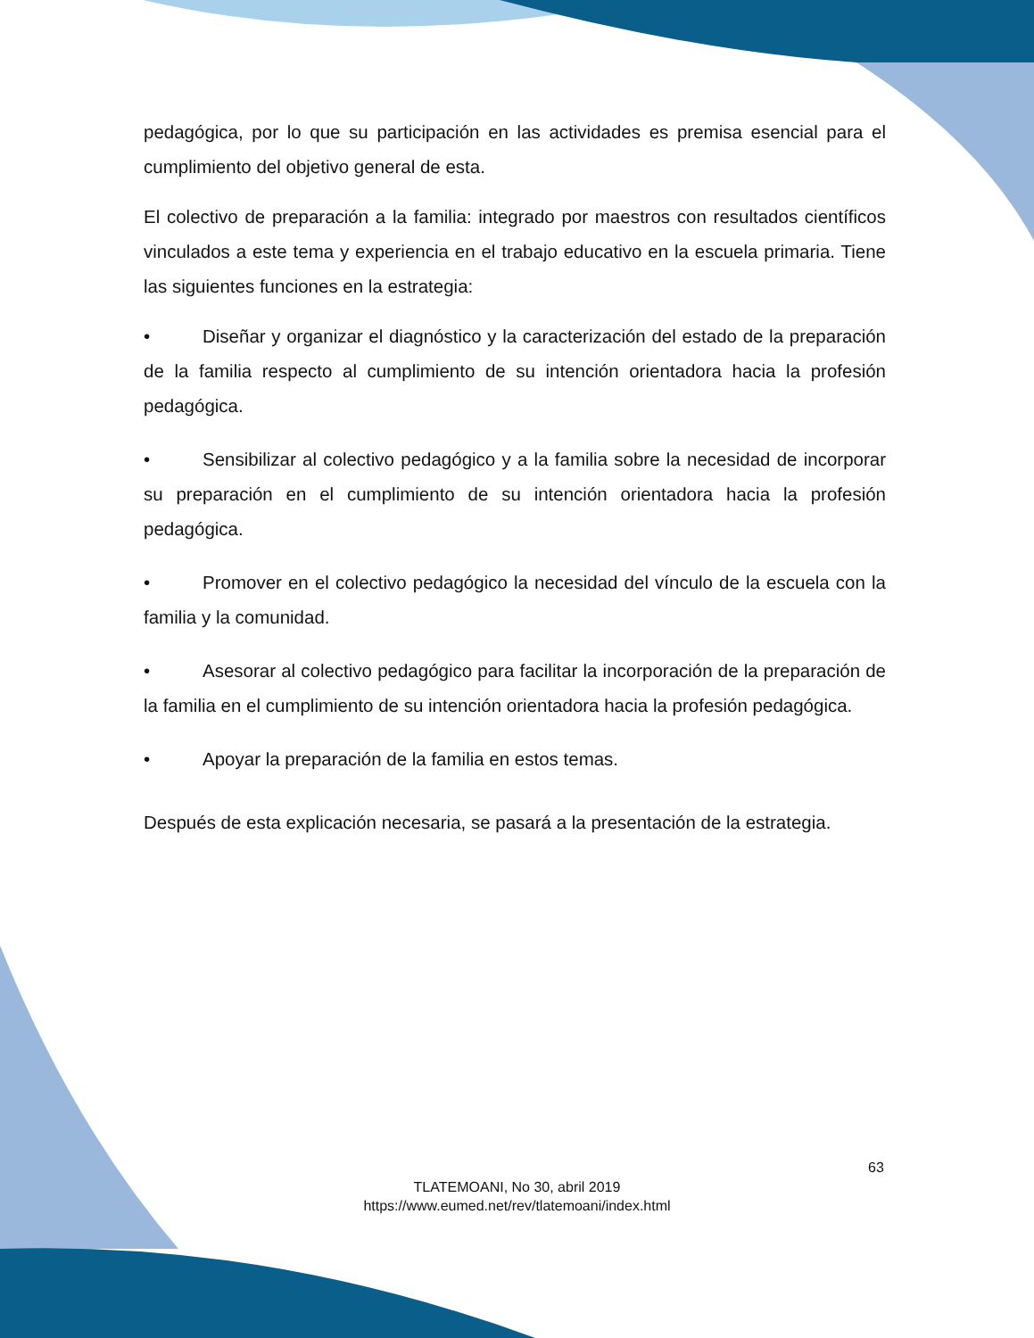pedagógica, por lo que su participación en las actividades es premisa esencial para el cumplimiento del objetivo general de esta.
El colectivo de preparación a la familia: integrado por maestros con resultados científicos vinculados a este tema y experiencia en el trabajo educativo en la escuela primaria. Tiene las siguientes funciones en la estrategia:
• Diseñar y organizar el diagnóstico y la caracterización del estado de la preparación de la familia respecto al cumplimiento de su intención orientadora hacia la profesión pedagógica.
• Sensibilizar al colectivo pedagógico y a la familia sobre la necesidad de incorporar su preparación en el cumplimiento de su intención orientadora hacia la profesión pedagógica.
• Promover en el colectivo pedagógico la necesidad del vínculo de la escuela con la familia y la comunidad.
• Asesorar al colectivo pedagógico para facilitar la incorporación de la preparación de la familia en el cumplimiento de su intención orientadora hacia la profesión pedagógica.
• Apoyar la preparación de la familia en estos temas.
Después de esta explicación necesaria, se pasará a la presentación de la estrategia.
63
TLATEMOANI, No 30, abril 2019
https://www.eumed.net/rev/tlatemoani/index.html